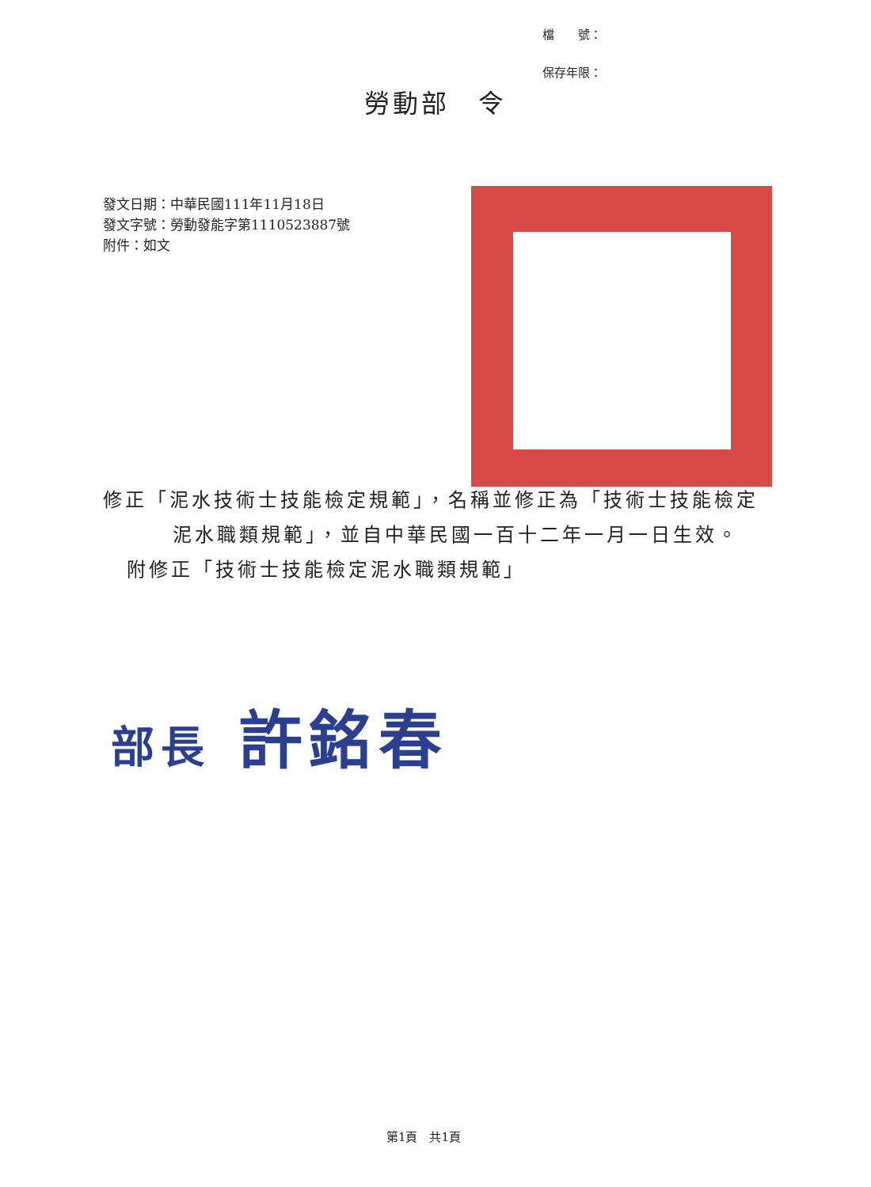檔　　號：
保存年限：
勞動部　令
發文日期：中華民國111年11月18日
發文字號：勞動發能字第1110523887號
附件：如文
修正「泥水技術士技能檢定規範」，名稱並修正為「技術士技能檢定泥水職類規範」，並自中華民國一百十二年一月一日生效。
附修正「技術士技能檢定泥水職類規範」
部長 許銘春
第1頁　共1頁